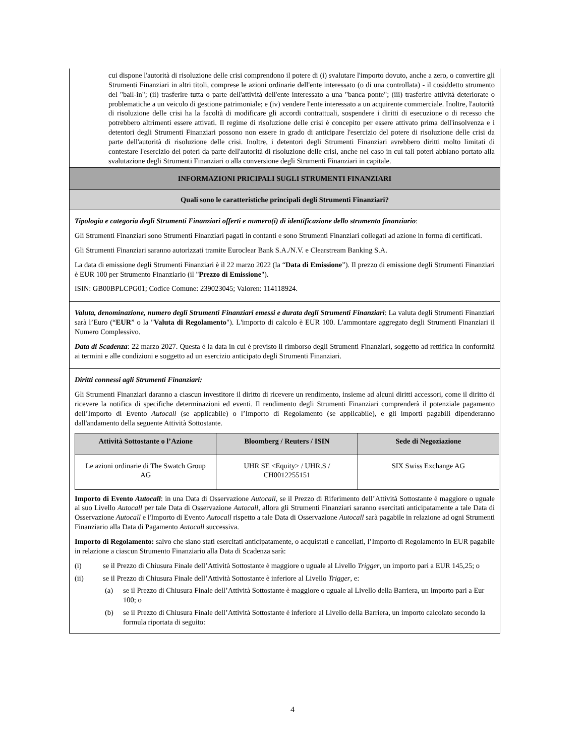cui dispone l'autorità di risoluzione delle crisi comprendono il potere di (i) svalutare l'importo dovuto, anche a zero, o convertire gli Strumenti Finanziari in altri titoli, comprese le azioni ordinarie dell'ente interessato (o di una controllata) - il cosiddetto strumento del "bail-in"; (ii) trasferire tutta o parte dell'attività dell'ente interessato a una "banca ponte"; (iii) trasferire attività deteriorate o problematiche a un veicolo di gestione patrimoniale; e (iv) vendere l'ente interessato a un acquirente commerciale. Inoltre, l'autorità di risoluzione delle crisi ha la facoltà di modificare gli accordi contrattuali, sospendere i diritti di esecuzione o di recesso che potrebbero altrimenti essere attivati. Il regime di risoluzione delle crisi è concepito per essere attivato prima dell'insolvenza e i detentori degli Strumenti Finanziari possono non essere in grado di anticipare l'esercizio del potere di risoluzione delle crisi da parte dell'autorità di risoluzione delle crisi. Inoltre, i detentori degli Strumenti Finanziari avrebbero diritti molto limitati di contestare l'esercizio dei poteri da parte dell'autorità di risoluzione delle crisi, anche nel caso in cui tali poteri abbiano portato alla svalutazione degli Strumenti Finanziari o alla conversione degli Strumenti Finanziari in capitale.
INFORMAZIONI PRICIPALI SUGLI STRUMENTI FINANZIARI
Quali sono le caratteristiche principali degli Strumenti Finanziari?
Tipologia e categoria degli Strumenti Finanziari offerti e numero(i) di identificazione dello strumento finanziario:
Gli Strumenti Finanziari sono Strumenti Finanziari pagati in contanti e sono Strumenti Finanziari collegati ad azione in forma di certificati.
Gli Strumenti Finanziari saranno autorizzati tramite Euroclear Bank S.A./N.V. e Clearstream Banking S.A.
La data di emissione degli Strumenti Finanziari è il 22 marzo 2022 (la “Data di Emissione”). Il prezzo di emissione degli Strumenti Finanziari è EUR 100 per Strumento Finanziario (il "Prezzo di Emissione").
ISIN: GB00BPLCPG01; Codice Comune: 239023045; Valoren: 114118924.
Valuta, denominazione, numero degli Strumenti Finanziari emessi e durata degli Strumenti Finanziari: La valuta degli Strumenti Finanziari sarà l’Euro (“EUR” o la "Valuta di Regolamento"). L'importo di calcolo è EUR 100. L'ammontare aggregato degli Strumenti Finanziari il Numero Complessivo.
Data di Scadenza: 22 marzo 2027. Questa è la data in cui è previsto il rimborso degli Strumenti Finanziari, soggetto ad rettifica in conformità ai termini e alle condizioni e soggetto ad un esercizio anticipato degli Strumenti Finanziari.
Diritti connessi agli Strumenti Finanziari:
Gli Strumenti Finanziari daranno a ciascun investitore il diritto di ricevere un rendimento, insieme ad alcuni diritti accessori, come il diritto di ricevere la notifica di specifiche determinazioni ed eventi. Il rendimento degli Strumenti Finanziari comprenderà il potenziale pagamento dell’Importo di Evento Autocall (se applicabile) o l’Importo di Regolamento (se applicabile), e gli importi pagabili dipenderanno dall'andamento della seguente Attività Sottostante.
| Attività Sottostante o l’Azione | Bloomberg / Reuters / ISIN | Sede di Negoziazione |
| --- | --- | --- |
| Le azioni ordinarie di The Swatch Group AG | UHR SE <Equity> / UHR.S / CH0012255151 | SIX Swiss Exchange AG |
Importo di Evento Autocall: in una Data di Osservazione Autocall, se il Prezzo di Riferimento dell’Attività Sottostante è maggiore o uguale al suo Livello Autocall per tale Data di Osservazione Autocall, allora gli Strumenti Finanziari saranno esercitati anticipatamente a tale Data di Osservazione Autocall e l'Importo di Evento Autocall rispetto a tale Data di Osservazione Autocall sarà pagabile in relazione ad ogni Strumenti Finanziario alla Data di Pagamento Autocall successiva.
Importo di Regolamento: salvo che siano stati esercitati anticipatamente, o acquistati e cancellati, l’Importo di Regolamento in EUR pagabile in relazione a ciascun Strumento Finanziario alla Data di Scadenza sarà:
(i) se il Prezzo di Chiusura Finale dell’Attività Sottostante è maggiore o uguale al Livello Trigger, un importo pari a EUR 145,25; o
(ii) se il Prezzo di Chiusura Finale dell’Attività Sottostante è inferiore al Livello Trigger, e:
(a) se il Prezzo di Chiusura Finale dell’Attività Sottostante è maggiore o uguale al Livello della Barriera, un importo pari a Eur 100; o
(b) se il Prezzo di Chiusura Finale dell’Attività Sottostante è inferiore al Livello della Barriera, un importo calcolato secondo la formula riportata di seguito:
4